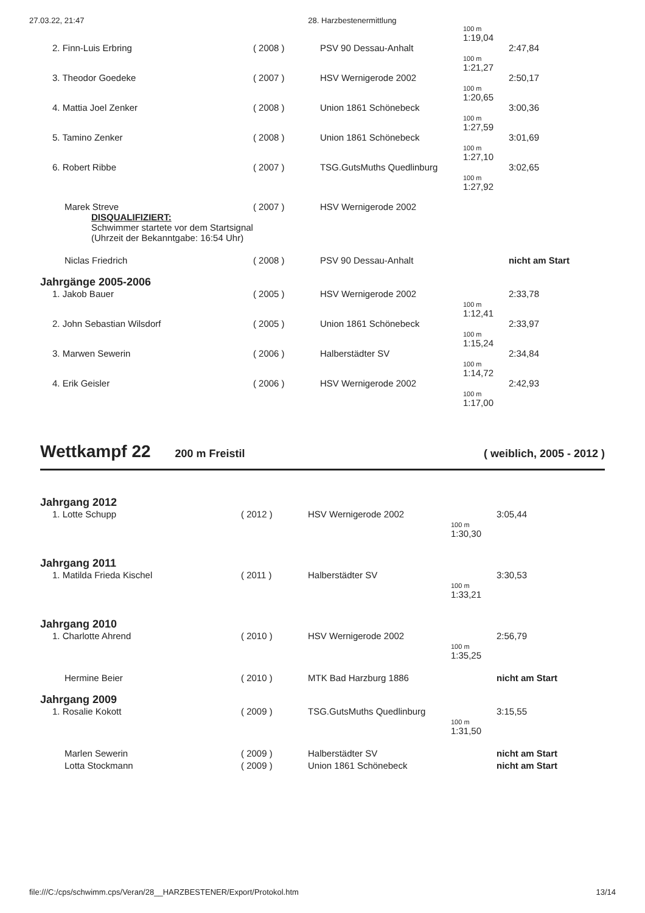27.03.22, 21:47 28. Harzbestenermittlung
| | | | 100 m 1:19,04 | |
| 2. Finn-Luis Erbring | ( 2008 ) | PSV 90 Dessau-Anhalt | | 2:47,84 |
| | | | 100 m 1:21,27 | |
| 3. Theodor Goedeke | ( 2007 ) | HSV Wernigerode 2002 | | 2:50,17 |
| | | | 100 m 1:20,65 | |
| 4. Mattia Joel Zenker | ( 2008 ) | Union 1861 Schönebeck | | 3:00,36 |
| | | | 100 m 1:27,59 | |
| 5. Tamino Zenker | ( 2008 ) | Union 1861 Schönebeck | | 3:01,69 |
| | | | 100 m 1:27,10 | |
| 6. Robert Ribbe | ( 2007 ) | TSG.GutsMuths Quedlinburg | | 3:02,65 |
| | | | 100 m 1:27,92 | |
| Marek Streve DISQUALIFIZIERT: Schwimmer startete vor dem Startsignal (Uhrzeit der Bekanntgabe: 16:54 Uhr) | ( 2007 ) | HSV Wernigerode 2002 | | |
| Niclas Friedrich | ( 2008 ) | PSV 90 Dessau-Anhalt | | nicht am Start |
| Jahrgänge 2005-2006 | | | | |
| 1. Jakob Bauer | ( 2005 ) | HSV Wernigerode 2002 | | 2:33,78 |
| | | | 100 m 1:12,41 | |
| 2. John Sebastian Wilsdorf | ( 2005 ) | Union 1861 Schönebeck | | 2:33,97 |
| | | | 100 m 1:15,24 | |
| 3. Marwen Sewerin | ( 2006 ) | Halberstädter SV | | 2:34,84 |
| | | | 100 m 1:14,72 | |
| 4. Erik Geisler | ( 2006 ) | HSV Wernigerode 2002 | | 2:42,93 |
| | | | 100 m 1:17,00 | |
Wettkampf 22
200 m Freistil ( weiblich, 2005 - 2012 )
| Jahrgang 2012 | | | | |
| 1. Lotte Schupp | ( 2012 ) | HSV Wernigerode 2002 | | 3:05,44 |
| | | | 100 m 1:30,30 | |
| Jahrgang 2011 | | | | |
| 1. Matilda Frieda Kischel | ( 2011 ) | Halberstädter SV | | 3:30,53 |
| | | | 100 m 1:33,21 | |
| Jahrgang 2010 | | | | |
| 1. Charlotte Ahrend | ( 2010 ) | HSV Wernigerode 2002 | | 2:56,79 |
| | | | 100 m 1:35,25 | |
| Hermine Beier | ( 2010 ) | MTK Bad Harzburg 1886 | | nicht am Start |
| Jahrgang 2009 | | | | |
| 1. Rosalie Kokott | ( 2009 ) | TSG.GutsMuths Quedlinburg | | 3:15,55 |
| | | | 100 m 1:31,50 | |
| Marlen Sewerin | ( 2009 ) | Halberstädter SV | | nicht am Start |
| Lotta Stockmann | ( 2009 ) | Union 1861 Schönebeck | | nicht am Start |
file:///C:/cps/schwimm.cps/Veran/28__HARZBESTENER/Export/Protokol.htm 13/14